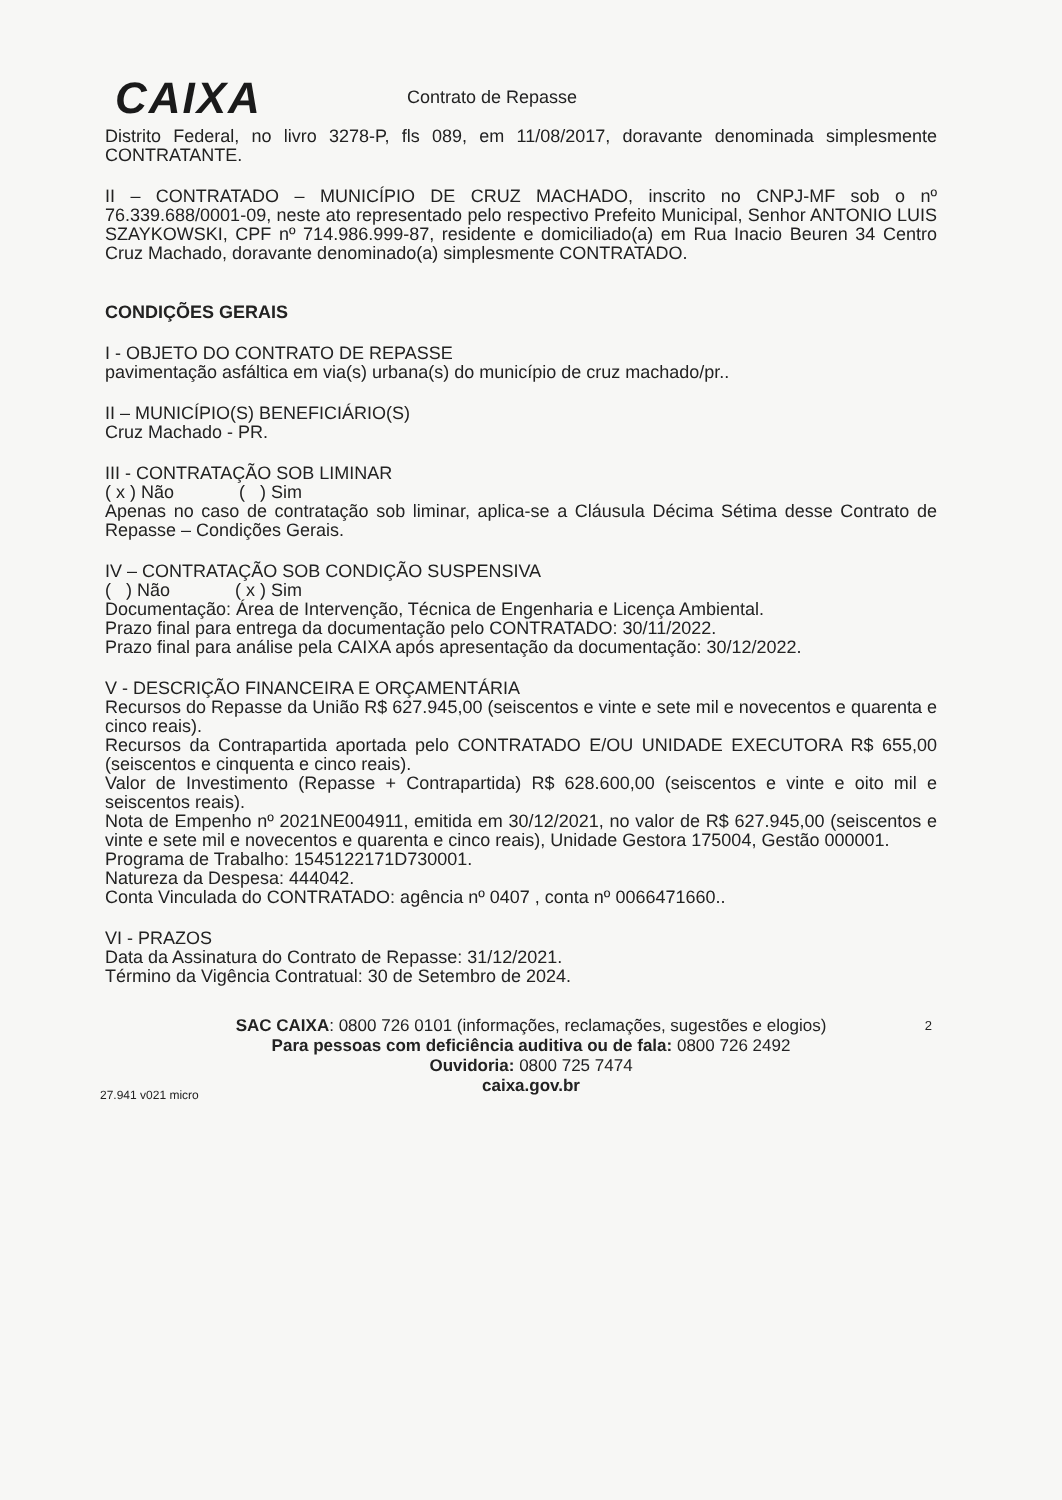CAIXA Contrato de Repasse
Distrito Federal, no livro 3278-P, fls 089, em 11/08/2017, doravante denominada simplesmente CONTRATANTE.
II – CONTRATADO – MUNICÍPIO DE CRUZ MACHADO, inscrito no CNPJ-MF sob o nº 76.339.688/0001-09, neste ato representado pelo respectivo Prefeito Municipal, Senhor ANTONIO LUIS SZAYKOWSKI, CPF nº 714.986.999-87, residente e domiciliado(a) em Rua Inacio Beuren 34 Centro Cruz Machado, doravante denominado(a) simplesmente CONTRATADO.
CONDIÇÕES GERAIS
I - OBJETO DO CONTRATO DE REPASSE
pavimentação asfáltica em via(s) urbana(s) do município de cruz machado/pr..
II – MUNICÍPIO(S) BENEFICIÁRIO(S)
Cruz Machado - PR.
III - CONTRATAÇÃO SOB LIMINAR
( x ) Não ( ) Sim
Apenas no caso de contratação sob liminar, aplica-se a Cláusula Décima Sétima desse Contrato de Repasse – Condições Gerais.
IV – CONTRATAÇÃO SOB CONDIÇÃO SUSPENSIVA
( ) Não ( x ) Sim
Documentação: Área de Intervenção, Técnica de Engenharia e Licença Ambiental.
Prazo final para entrega da documentação pelo CONTRATADO: 30/11/2022.
Prazo final para análise pela CAIXA após apresentação da documentação: 30/12/2022.
V - DESCRIÇÃO FINANCEIRA E ORÇAMENTÁRIA
Recursos do Repasse da União R$ 627.945,00 (seiscentos e vinte e sete mil e novecentos e quarenta e cinco reais).
Recursos da Contrapartida aportada pelo CONTRATADO E/OU UNIDADE EXECUTORA R$ 655,00 (seiscentos e cinquenta e cinco reais).
Valor de Investimento (Repasse + Contrapartida) R$ 628.600,00 (seiscentos e vinte e oito mil e seiscentos reais).
Nota de Empenho nº 2021NE004911, emitida em 30/12/2021, no valor de R$ 627.945,00 (seiscentos e vinte e sete mil e novecentos e quarenta e cinco reais), Unidade Gestora 175004, Gestão 000001.
Programa de Trabalho: 1545122171D730001.
Natureza da Despesa: 444042.
Conta Vinculada do CONTRATADO: agência nº 0407 , conta nº 0066471660..
VI - PRAZOS
Data da Assinatura do Contrato de Repasse: 31/12/2021.
Término da Vigência Contratual: 30 de Setembro de 2024.
2 SAC CAIXA: 0800 726 0101 (informações, reclamações, sugestões e elogios)
Para pessoas com deficiência auditiva ou de fala: 0800 726 2492
Ouvidoria: 0800 725 7474
caixa.gov.br
27.941 v021 micro